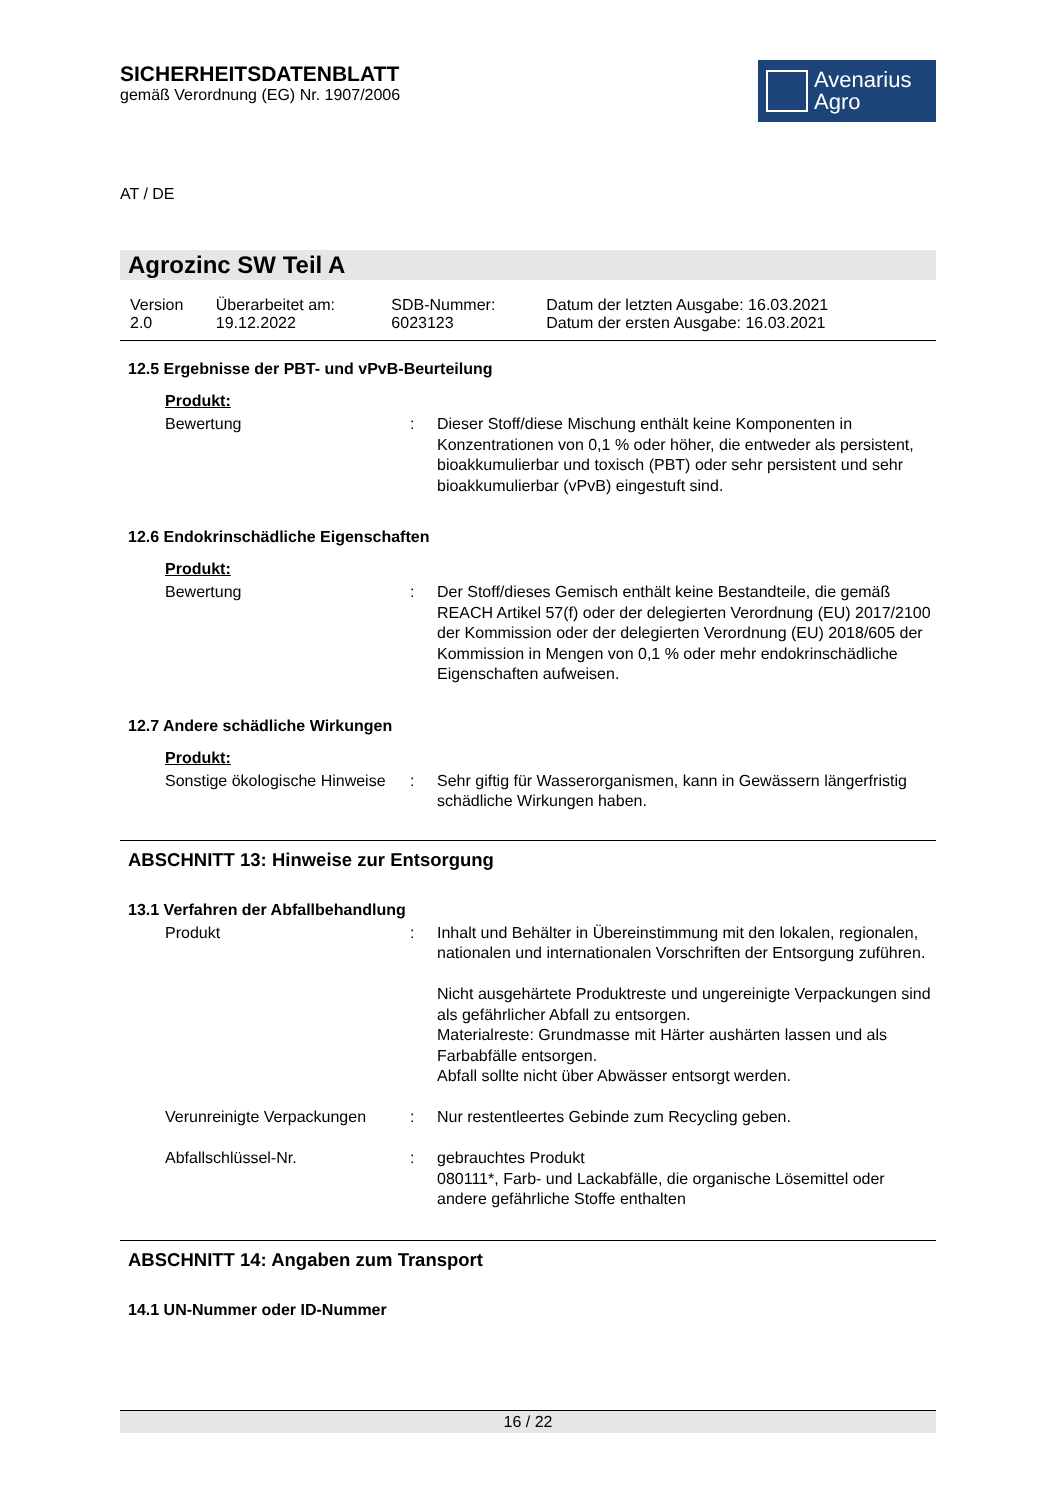SICHERHEITSDATENBLATT
gemäß Verordnung (EG) Nr. 1907/2006
Avenarius
Agro
AT / DE
Agrozinc SW Teil A
| Version 2.0 | Überarbeitet am: 19.12.2022 | SDB-Nummer: 6023123 | Datum der letzten Ausgabe: 16.03.2021 Datum der ersten Ausgabe: 16.03.2021 |
12.5 Ergebnisse der PBT- und vPvB-Beurteilung
Produkt:
| Bewertung | : | Dieser Stoff/diese Mischung enthält keine Komponenten in Konzentrationen von 0,1 % oder höher, die entweder als persistent, bioakkumulierbar und toxisch (PBT) oder sehr persistent und sehr bioakkumulierbar (vPvB) eingestuft sind. |
12.6 Endokrinschädliche Eigenschaften
Produkt:
| Bewertung | : | Der Stoff/dieses Gemisch enthält keine Bestandteile, die gemäß REACH Artikel 57(f) oder der delegierten Verordnung (EU) 2017/2100 der Kommission oder der delegierten Verordnung (EU) 2018/605 der Kommission in Mengen von 0,1 % oder mehr endokrinschädliche Eigenschaften aufweisen. |
12.7 Andere schädliche Wirkungen
Produkt:
| Sonstige ökologische Hinweise | : | Sehr giftig für Wasserorganismen, kann in Gewässern längerfristig schädliche Wirkungen haben. |
ABSCHNITT 13: Hinweise zur Entsorgung
13.1 Verfahren der Abfallbehandlung
| Produkt | : | Inhalt und Behälter in Übereinstimmung mit den lokalen, regionalen, nationalen und internationalen Vorschriften der Entsorgung zuführen. Nicht ausgehärtete Produktreste und ungereinigte Verpackungen sind als gefährlicher Abfall zu entsorgen. Materialreste: Grundmasse mit Härter aushärten lassen und als Farbabfälle entsorgen. Abfall sollte nicht über Abwässer entsorgt werden. |
| Verunreinigte Verpackungen | : | Nur restentleertes Gebinde zum Recycling geben. |
| Abfallschlüssel-Nr. | : | gebrauchtes Produkt 080111*, Farb- und Lackabfälle, die organische Lösemittel oder andere gefährliche Stoffe enthalten |
ABSCHNITT 14: Angaben zum Transport
14.1 UN-Nummer oder ID-Nummer
16 / 22